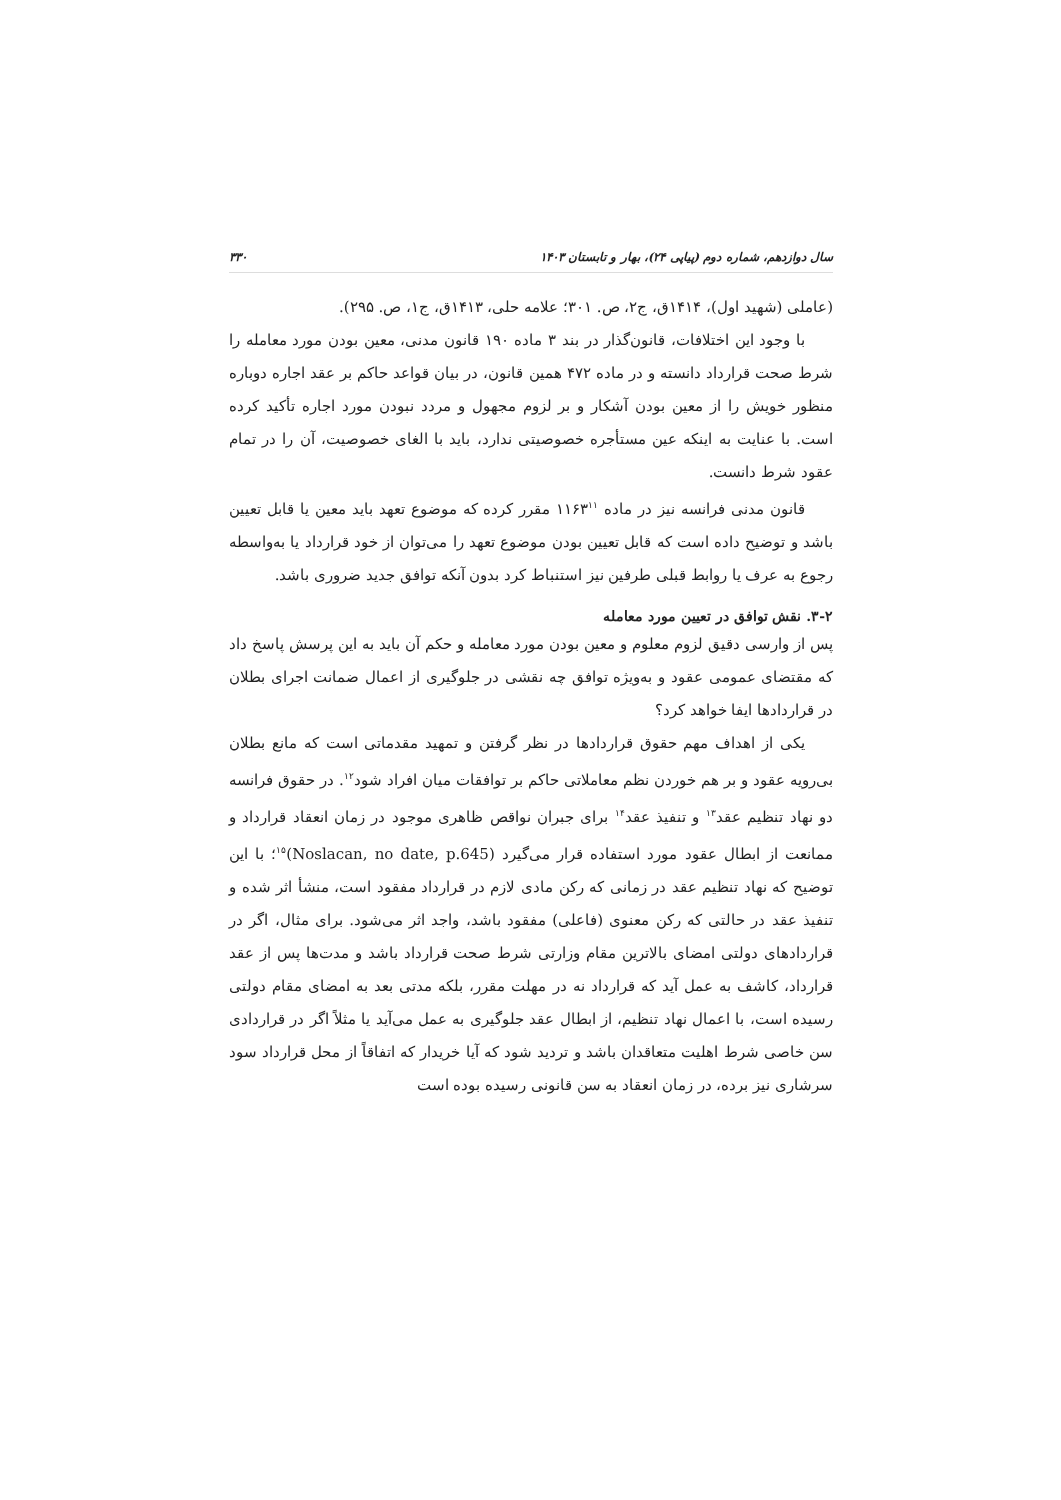سال دوازدهم، شماره دوم (پیاپی ۲۴)، بهار و تابستان ۱۴۰۳ ۳۳۰
(عاملی (شهید اول)، ۱۴۱۴ق، ج۲، ص. ۳۰۱؛ علامه حلی، ۱۴۱۳ق، ج۱، ص. ۲۹۵).
با وجود این اختلافات، قانون‌گذار در بند ۳ ماده ۱۹۰ قانون مدنی، معین بودن مورد معامله را شرط صحت قرارداد دانسته و در ماده ۴۷۲ همین قانون، در بیان قواعد حاکم بر عقد اجاره دوباره منظور خویش را از معین بودن آشکار و بر لزوم مجهول و مردد نبودن مورد اجاره تأکید کرده است. با عنایت به اینکه عین مستأجره خصوصیتی ندارد، باید با الغای خصوصیت، آن را در تمام عقود شرط دانست.
قانون مدنی فرانسه نیز در ماده ۱۱۶۳<sup>۱۱</sup> مقرر کرده که موضوع تعهد باید معین یا قابل تعیین باشد و توضیح داده است که قابل تعیین بودن موضوع تعهد را می‌توان از خود قرارداد یا به‌واسطه رجوع به عرف یا روابط قبلی طرفین نیز استنباط کرد بدون آنکه توافق جدید ضروری باشد.
۳-۲. نقش توافق در تعیین مورد معامله
پس از وارسی دقیق لزوم معلوم و معین بودن مورد معامله و حکم آن باید به این پرسش پاسخ داد که مقتضای عمومی عقود و به‌ویژه توافق چه نقشی در جلوگیری از اعمال ضمانت اجرای بطلان در قراردادها ایفا خواهد کرد؟
یکی از اهداف مهم حقوق قراردادها در نظر گرفتن و تمهید مقدماتی است که مانع بطلان بی‌رویه عقود و بر هم خوردن نظم معاملاتی حاکم بر توافقات میان افراد شود<sup>۱۲</sup>. در حقوق فرانسه دو نهاد تنظیم عقد<sup>۱۳</sup> و تنفیذ عقد<sup>۱۴</sup> برای جبران نواقص ظاهری موجود در زمان انعقاد قرارداد و ممانعت از ابطال عقود مورد استفاده قرار می‌گیرد (Noslacan, no date, p.645)<sup>۱۵</sup>؛ با این توضیح که نهاد تنظیم عقد در زمانی که رکن مادی لازم در قرارداد مفقود است، منشأ اثر شده و تنفیذ عقد در حالتی که رکن معنوی (فاعلی) مفقود باشد، واجد اثر می‌شود. برای مثال، اگر در قراردادهای دولتی امضای بالاترین مقام وزارتی شرط صحت قرارداد باشد و مدت‌ها پس از عقد قرارداد، کاشف به عمل آید که قرارداد نه در مهلت مقرر، بلکه مدتی بعد به امضای مقام دولتی رسیده است، با اعمال نهاد تنظیم، از ابطال عقد جلوگیری به عمل می‌آید یا مثلاً اگر در قراردادی سن خاصی شرط اهلیت متعاقدان باشد و تردید شود که آیا خریدار که اتفاقاً از محل قرارداد سود سرشاری نیز برده، در زمان انعقاد به سن قانونی رسیده بوده است